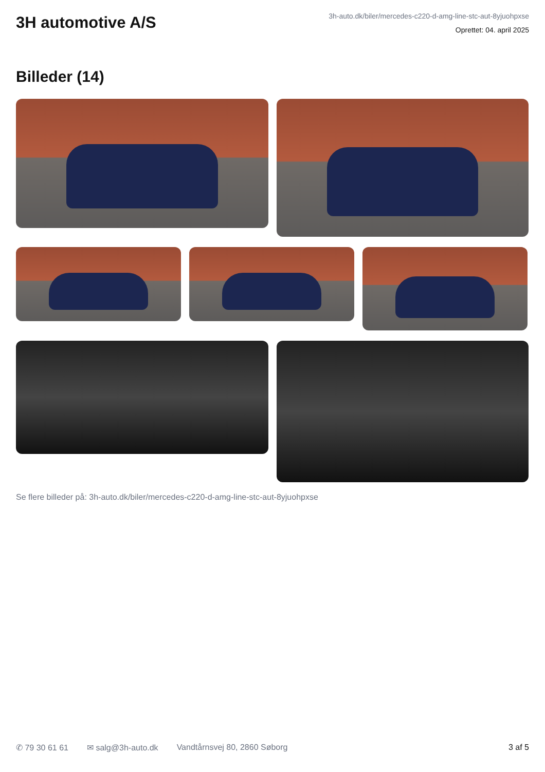3H automotive A/S
3h-auto.dk/biler/mercedes-c220-d-amg-line-stc-aut-8yjuohpxse
Oprettet: 04. april 2025
Billeder (14)
Se flere billeder på: 3h-auto.dk/biler/mercedes-c220-d-amg-line-stc-aut-8yjuohpxse
✆ 79 30 61 61 ✉ salg@3h-auto.dk Vandtårnsvej 80, 2860 Søborg 3 af 5